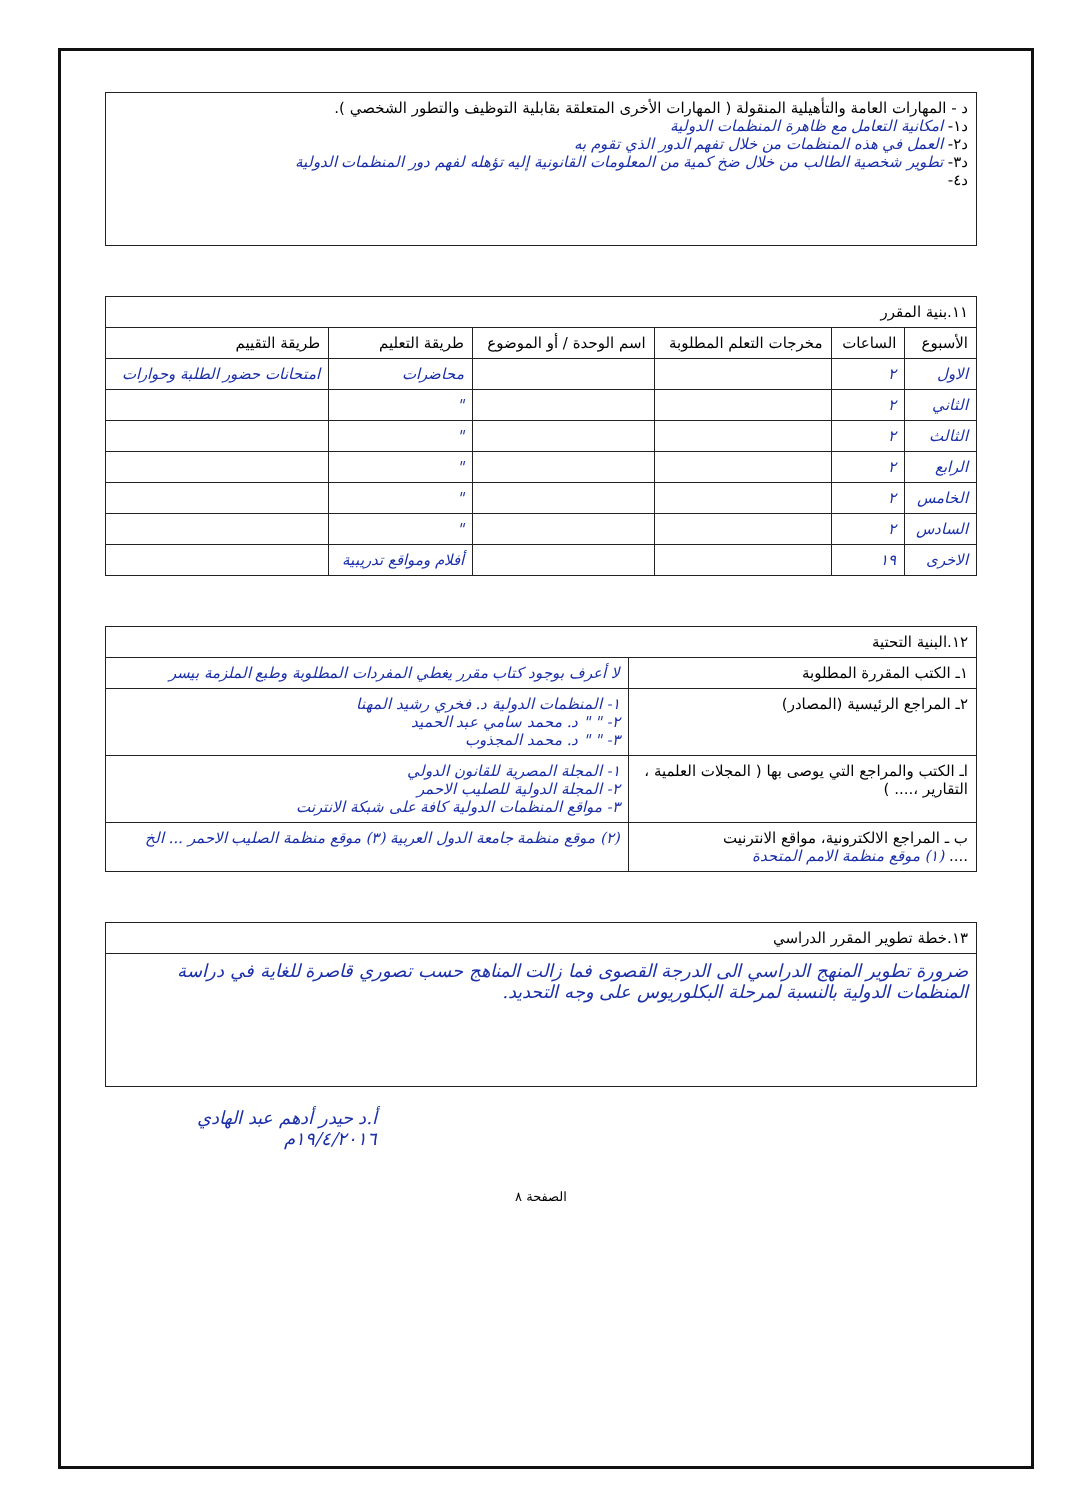| د - المهارات العامة والتأهيلية المنقولة ( المهارات الأخرى المتعلقة بقابلية التوظيف والتطور الشخصي ). د١- امكانية التعامل مع ظاهرة المنظمات الدولية د٢- العمل في هذه المنظمات من خلال تفهم الدور الذي تقوم به د٣- تطوير شخصية الطالب من خلال ضخ كمية من المعلومات القانونية إليه تؤهله لفهم دور المنظمات الدولية د٤- |
| ١١.بنية المقرر | | | | | |
| الأسبوع | الساعات | مخرجات التعلم المطلوبة | اسم الوحدة / أو الموضوع | طريقة التعليم | طريقة التقييم |
| الاول | ٢ | | | محاضرات | امتحانات حضور الطلبة وحوارات |
| الثاني | ٢ | | | " | |
| الثالث | ٢ | | | " | |
| الرابع | ٢ | | | " | |
| الخامس | ٢ | | | " | |
| السادس | ٢ | | | " | |
| الاخرى | ١٩ | | | أفلام ومواقع تدريبية | |
| ١٢.البنية التحتية | |
| ١ـ الكتب المقررة المطلوبة | لا أعرف بوجود كتاب مقرر يغطي المفردات المطلوبة وطبع الملزمة بيسر |
| ٢ـ المراجع الرئيسية (المصادر) | ١- المنظمات الدولية د. فخري رشيد المهنا ٢- " " د. محمد سامي عبد الحميد ٣- " " د. محمد المجذوب |
| اـ الكتب والمراجع التي يوصى بها ( المجلات العلمية ، التقارير ،.... ) | ١- المجلة المصرية للقانون الدولي ٢- المجلة الدولية للصليب الاحمر ٣- مواقع المنظمات الدولية كافة على شبكة الانترنت |
| ب ـ المراجع الالكترونية، مواقع الانترنيت .... (١) موقع منظمة الامم المتحدة | (٢) موقع منظمة جامعة الدول العربية (٣) موقع منظمة الصليب الاحمر ... الخ |
| ١٣.خطة تطوير المقرر الدراسي |
| ضرورة تطوير المنهج الدراسي الى الدرجة القصوى فما زالت المناهج حسب تصوري قاصرة للغاية في دراسة المنظمات الدولية بالنسبة لمرحلة البكلوريوس على وجه التحديد. |
أ.د حيدر أدهم عبد الهادي
١٩/٤/٢٠١٦م
الصفحة ٨